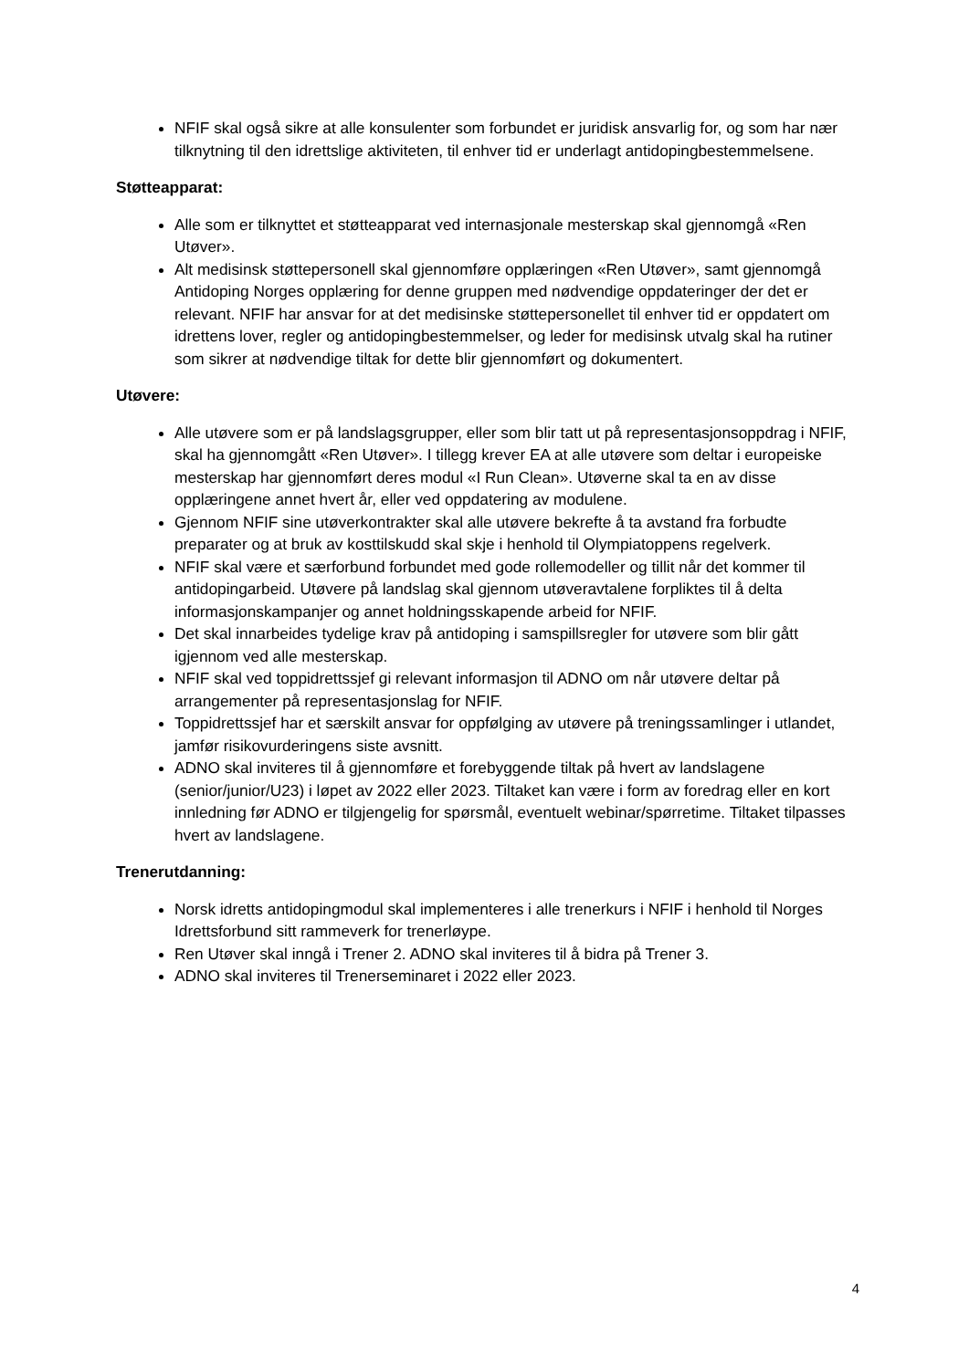NFIF skal også sikre at alle konsulenter som forbundet er juridisk ansvarlig for, og som har nær tilknytning til den idrettslige aktiviteten, til enhver tid er underlagt antidopingbestemmelsene.
Støtteapparat:
Alle som er tilknyttet et støtteapparat ved internasjonale mesterskap skal gjennomgå «Ren Utøver».
Alt medisinsk støttepersonell skal gjennomføre opplæringen «Ren Utøver», samt gjennomgå Antidoping Norges opplæring for denne gruppen med nødvendige oppdateringer der det er relevant. NFIF har ansvar for at det medisinske støttepersonellet til enhver tid er oppdatert om idrettens lover, regler og antidopingbestemmelser, og leder for medisinsk utvalg skal ha rutiner som sikrer at nødvendige tiltak for dette blir gjennomført og dokumentert.
Utøvere:
Alle utøvere som er på landslagsgrupper, eller som blir tatt ut på representasjonsoppdrag i NFIF, skal ha gjennomgått «Ren Utøver». I tillegg krever EA at alle utøvere som deltar i europeiske mesterskap har gjennomført deres modul «I Run Clean». Utøverne skal ta en av disse opplæringene annet hvert år, eller ved oppdatering av modulene.
Gjennom NFIF sine utøverkontrakter skal alle utøvere bekrefte å ta avstand fra forbudte preparater og at bruk av kosttilskudd skal skje i henhold til Olympiatoppens regelverk.
NFIF skal være et særforbund forbundet med gode rollemodeller og tillit når det kommer til antidopingarbeid. Utøvere på landslag skal gjennom utøveravtalene forpliktes til å delta informasjonskampanjer og annet holdningsskapende arbeid for NFIF.
Det skal innarbeides tydelige krav på antidoping i samspillsregler for utøvere som blir gått igjennom ved alle mesterskap.
NFIF skal ved toppidrettssjef gi relevant informasjon til ADNO om når utøvere deltar på arrangementer på representasjonslag for NFIF.
Toppidrettssjef har et særskilt ansvar for oppfølging av utøvere på treningssamlinger i utlandet, jamfør risikovurderingens siste avsnitt.
ADNO skal inviteres til å gjennomføre et forebyggende tiltak på hvert av landslagene (senior/junior/U23) i løpet av 2022 eller 2023. Tiltaket kan være i form av foredrag eller en kort innledning før ADNO er tilgjengelig for spørsmål, eventuelt webinar/spørretime. Tiltaket tilpasses hvert av landslagene.
Trenerutdanning:
Norsk idretts antidopingmodul skal implementeres i alle trenerkurs i NFIF i henhold til Norges Idrettsforbund sitt rammeverk for trenerløype.
Ren Utøver skal inngå i Trener 2. ADNO skal inviteres til å bidra på Trener 3.
ADNO skal inviteres til Trenerseminaret i 2022 eller 2023.
4